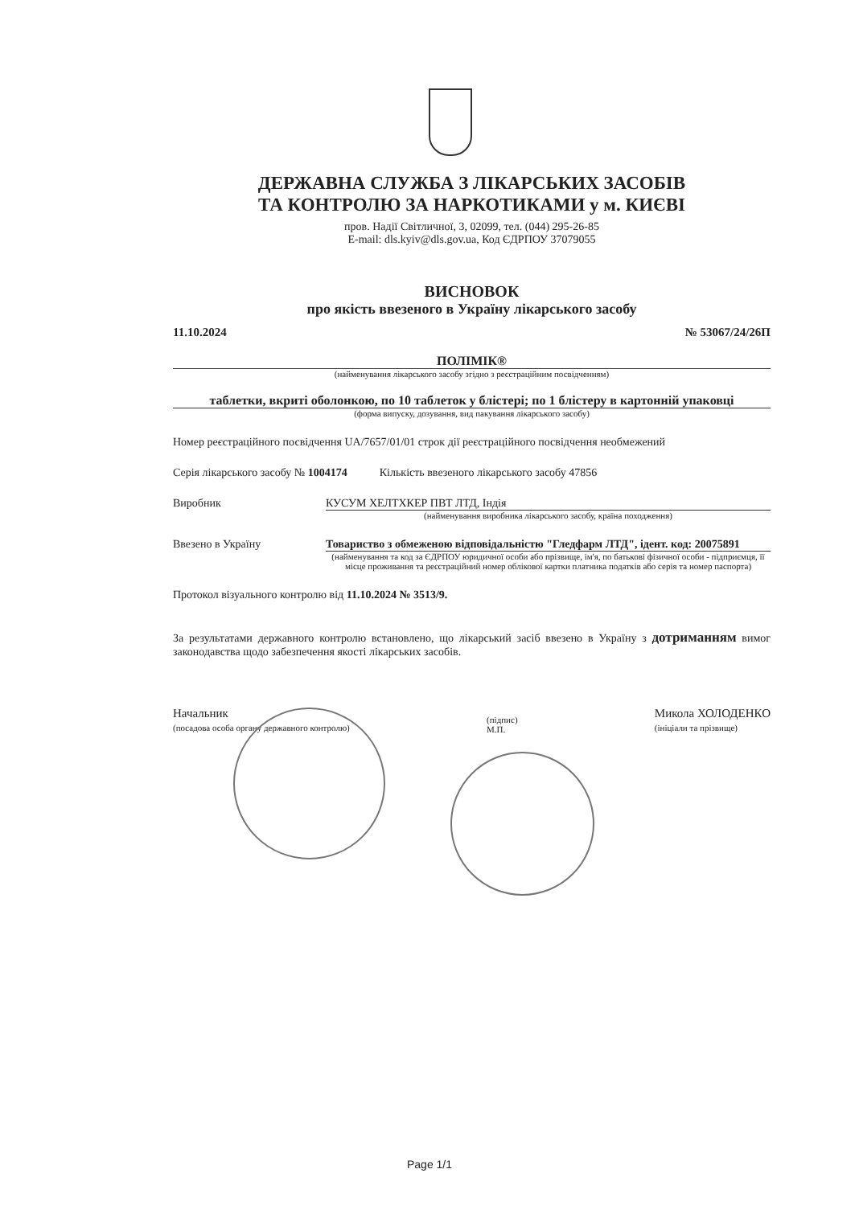ДЕРЖАВНА СЛУЖБА З ЛІКАРСЬКИХ ЗАСОБІВ
ТА КОНТРОЛЮ ЗА НАРКОТИКАМИ у м. КИЄВІ
пров. Надії Світличної, 3, 02099, тел. (044) 295-26-85
E-mail: dls.kyiv@dls.gov.ua, Код ЄДРПОУ 37079055
ВИСНОВОК
про якість ввезеного в Україну лікарського засобу
11.10.2024 № 53067/24/26П
ПОЛІМІК®
(найменування лікарського засобу згідно з реєстраційним посвідченням)
таблетки, вкриті оболонкою, по 10 таблеток у блістері; по 1 блістеру в картонній упаковці
(форма випуску, дозування, вид пакування лікарського засобу)
Номер реєстраційного посвідчення UA/7657/01/01 строк дії реєстраційного посвідчення необмежений
Серія лікарського засобу № 1004174 Кількість ввезеного лікарського засобу 47856
Виробник КУСУМ ХЕЛТХКЕР ПВТ ЛТД, Індія
(найменування виробника лікарського засобу, країна походження)
Ввезено в Україну Товариство з обмеженою відповідальністю "Гледфарм ЛТД", ідент. код: 20075891
(найменування та код за ЄДРПОУ юридичної особи або прізвище, ім'я, по батькові фізичної особи - підприємця, її місце проживання та реєстраційний номер облікової картки платника податків або серія та номер паспорта)
Протокол візуального контролю від 11.10.2024 № 3513/9.
За результатами державного контролю встановлено, що лікарський засіб ввезено в Україну з дотриманням вимог законодавства щодо забезпечення якості лікарських засобів.
Начальник
(посадова особа органу державного контролю) (підпис)
М.П. Микола ХОЛОДЕНКО
(ініціали та прізвище)
Page 1/1